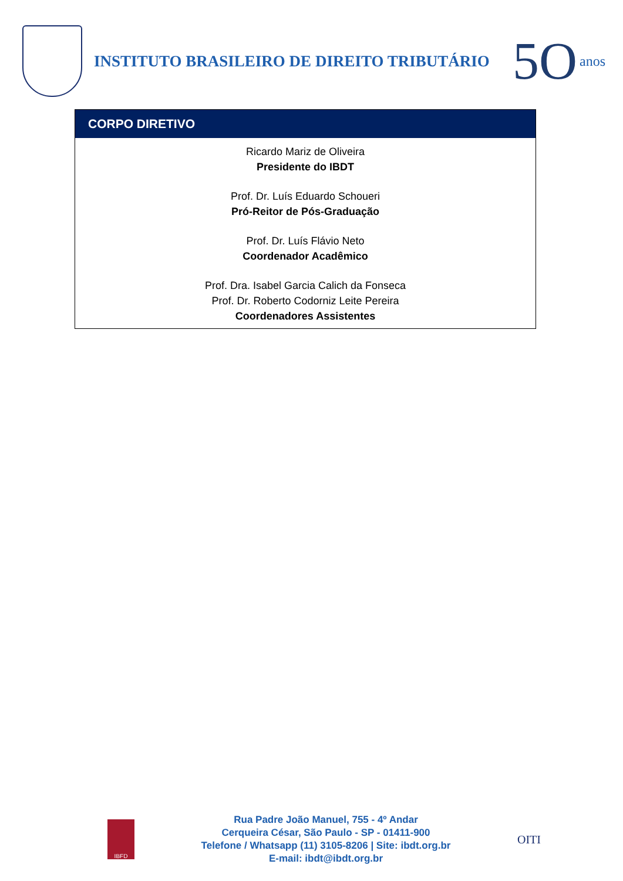INSTITUTO BRASILEIRO DE DIREITO TRIBUTÁRIO
5O anos
CORPO DIRETIVO
Ricardo Mariz de Oliveira
Presidente do IBDT
Prof. Dr. Luís Eduardo Schoueri
Pró-Reitor de Pós-Graduação
Prof. Dr. Luís Flávio Neto
Coordenador Acadêmico
Prof. Dra. Isabel Garcia Calich da Fonseca
Prof. Dr. Roberto Codorniz Leite Pereira
Coordenadores Assistentes
IBFD
Rua Padre João Manuel, 755 - 4º Andar
Cerqueira César, São Paulo - SP - 01411-900
Telefone / Whatsapp (11) 3105-8206 | Site: ibdt.org.br
E-mail: ibdt@ibdt.org.br
OITI